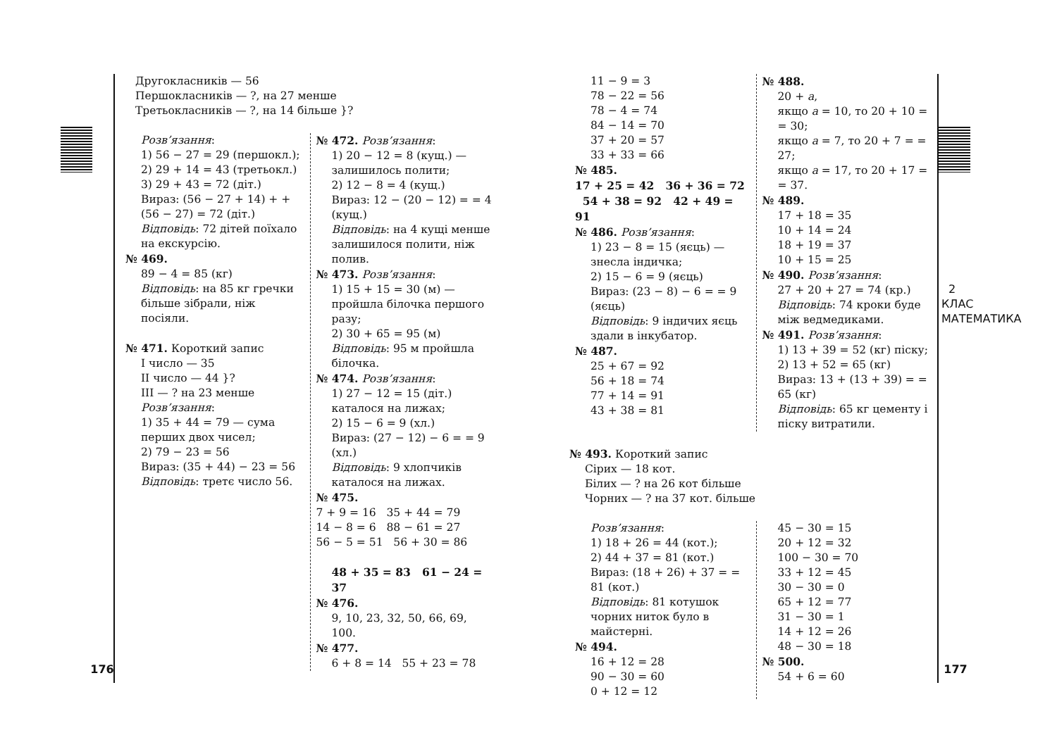Другокласників — 56
Першокласників — ?, на 27 менше
Третьокласників — ?, на 14 більше }?
Розв’язання:
1) 56 − 27 = 29 (першокл.);
2) 29 + 14 = 43 (третьокл.)
3) 29 + 43 = 72 (діт.)
Вираз: (56 − 27 + 14) + + (56 − 27) = 72 (діт.)
Відповідь: 72 дітей поїхало на екскурсію.
№ 469.
89 − 4 = 85 (кг)
Відповідь: на 85 кг гречки більше зібрали, ніж посіяли.
№ 471. Короткий запис
I число — 35
II число — 44 }?
III — ? на 23 менше
Розв’язання:
1) 35 + 44 = 79 — сума перших двох чисел;
2) 79 − 23 = 56
Вираз: (35 + 44) − 23 = 56
Відповідь: третє число 56.
№ 472. Розв’язання:
1) 20 − 12 = 8 (кущ.) — залишилось полити;
2) 12 − 8 = 4 (кущ.)
Вираз: 12 − (20 − 12) = = 4 (кущ.)
Відповідь: на 4 кущі менше залишилося полити, ніж полив.
№ 473. Розв’язання:
1) 15 + 15 = 30 (м) — пройшла білочка першого разу;
2) 30 + 65 = 95 (м)
Відповідь: 95 м пройшла білочка.
№ 474. Розв’язання:
1) 27 − 12 = 15 (діт.) каталося на лижах;
2) 15 − 6 = 9 (хл.)
Вираз: (27 − 12) − 6 = = 9 (хл.)
Відповідь: 9 хлопчиків каталося на лижах.
№ 475.
7 + 9 = 16 35 + 44 = 79
14 − 8 = 6 88 − 61 = 27
56 − 5 = 51 56 + 30 = 86
48 + 35 = 83 61 − 24 = 37
№ 476.
9, 10, 23, 32, 50, 66, 69, 100.
№ 477.
6 + 8 = 14 55 + 23 = 78
176
11 − 9 = 3
78 − 22 = 56
78 − 4 = 74
84 − 14 = 70
37 + 20 = 57
33 + 33 = 66
№ 485.
17 + 25 = 42 36 + 36 = 72 54 + 38 = 92 42 + 49 = 91
№ 486. Розв’язання:
1) 23 − 8 = 15 (яєць) — знесла індичка;
2) 15 − 6 = 9 (яєць)
Вираз: (23 − 8) − 6 = = 9 (яєць)
Відповідь: 9 індичих яєць здали в інкубатор.
№ 487.
25 + 67 = 92
56 + 18 = 74
77 + 14 = 91
43 + 38 = 81
№ 488.
20 + a,
якщо a = 10, то 20 + 10 = = 30;
якщо a = 7, то 20 + 7 = = 27;
якщо a = 17, то 20 + 17 = = 37.
№ 489.
17 + 18 = 35
10 + 14 = 24
18 + 19 = 37
10 + 15 = 25
№ 490. Розв’язання:
27 + 20 + 27 = 74 (кр.)
Відповідь: 74 кроки буде між ведмедиками.
№ 491. Розв’язання:
1) 13 + 39 = 52 (кг) піску;
2) 13 + 52 = 65 (кг)
Вираз: 13 + (13 + 39) = = 65 (кг)
Відповідь: 65 кг цементу і піску витратили.
№ 493. Короткий запис
Сірих — 18 кот.
Білих — ? на 26 кот більше
Чорних — ? на 37 кот. більше
Розв’язання:
1) 18 + 26 = 44 (кот.);
2) 44 + 37 = 81 (кот.)
Вираз: (18 + 26) + 37 = = 81 (кот.)
Відповідь: 81 котушок чорних ниток було в майстерні.
№ 494.
16 + 12 = 28
90 − 30 = 60
0 + 12 = 12
45 − 30 = 15
20 + 12 = 32
100 − 30 = 70
33 + 12 = 45
30 − 30 = 0
65 + 12 = 77
31 − 30 = 1
14 + 12 = 26
48 − 30 = 18
№ 500.
54 + 6 = 60
2 КЛАС МАТЕМАТИКА
177